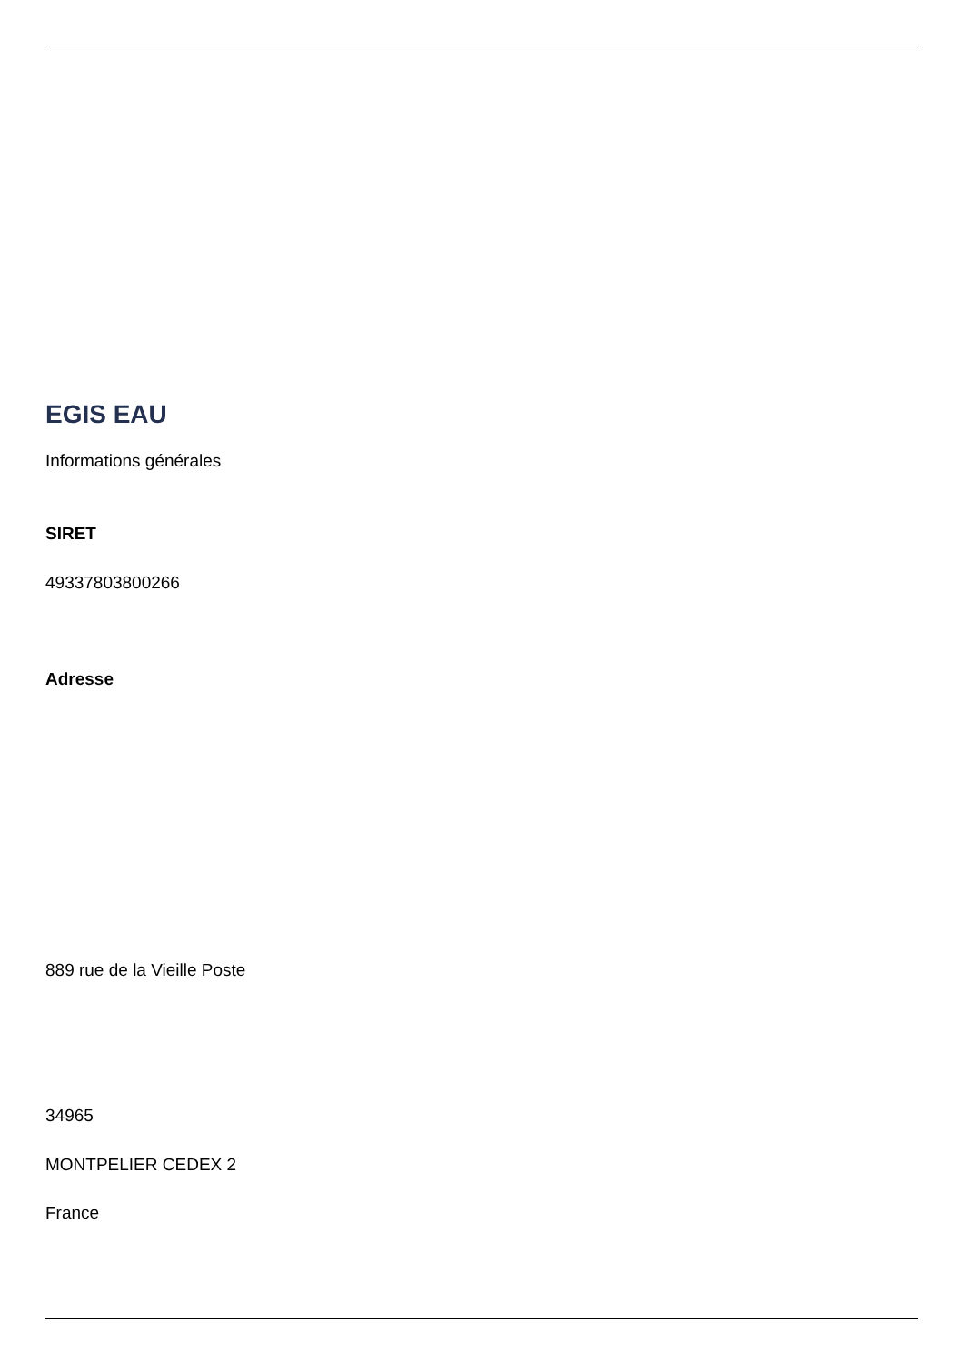EGIS EAU
Informations générales
SIRET
49337803800266
Adresse
889 rue de la Vieille Poste
34965
MONTPELIER CEDEX 2
France